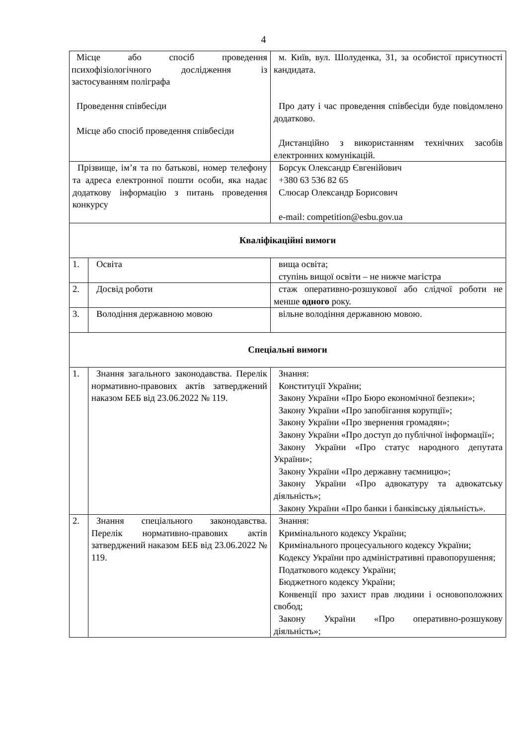4
| Місце або спосіб проведення психофізіологічного дослідження із застосуванням поліграфа Проведення співбесіди Місце або спосіб проведення співбесіди | | м. Київ, вул. Шолуденка, 31, за особистої присутності кандидата. Про дату і час проведення співбесіди буде повідомлено додатково. Дистанційно з використанням технічних засобів електронних комунікацій. |
| Прізвище, ім’я та по батькові, номер телефону та адреса електронної пошти особи, яка надає додаткову інформацію з питань проведення конкурсу | | Борсук Олександр Євгенійович +380 63 536 82 65 Слюсар Олександр Борисович e-mail: competition@esbu.gov.ua |
| Кваліфікаційні вимоги | | |
| 1. | Освіта | вища освіта; ступінь вищої освіти – не нижче магістра |
| 2. | Досвід роботи | стаж оперативно-розшукової або слідчої роботи не менше одного року. |
| 3. | Володіння державною мовою | вільне володіння державною мовою. |
| Спеціальні вимоги | | |
| 1. | Знання загального законодавства. Перелік нормативно-правових актів затверджений наказом БЕБ від 23.06.2022 № 119. | Знання: Конституції України; Закону України «Про Бюро економічної безпеки»; Закону України «Про запобігання корупції»; Закону України «Про звернення громадян»; Закону України «Про доступ до публічної інформації»; Закону України «Про статус народного депутата України»; Закону України «Про державну таємницю»; Закону України «Про адвокатуру та адвокатську діяльність»; Закону України «Про банки і банківську діяльність». |
| 2. | Знання спеціального законодавства. Перелік нормативно-правових актів затверджений наказом БЕБ від 23.06.2022 № 119. | Знання: Кримінального кодексу України; Кримінального процесуального кодексу України; Кодексу України про адміністративні правопорушення; Податкового кодексу України; Бюджетного кодексу України; Конвенції про захист прав людини і основоположних свобод; Закону України «Про оперативно-розшукову діяльність»; |